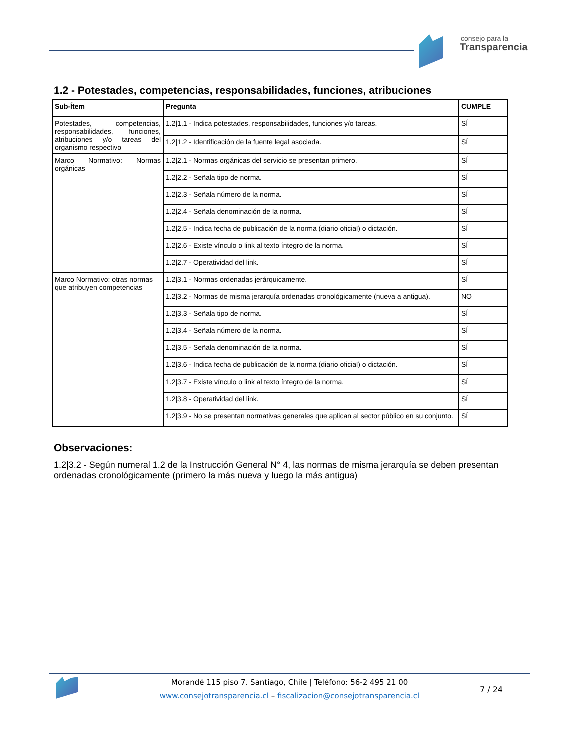consejo para la
Transparencia
1.2 - Potestades, competencias, responsabilidades, funciones, atribuciones
| Sub-Ítem | Pregunta | CUMPLE |
| --- | --- | --- |
| Potestades, competencias, responsabilidades, funciones, atribuciones y/o tareas del organismo respectivo | 1.2/1.1 - Indica potestades, responsabilidades, funciones y/o tareas. | SÍ |
| | 1.2/1.2 - Identificación de la fuente legal asociada. | SÍ |
| Marco Normativo: Normas orgánicas | 1.2/2.1 - Normas orgánicas del servicio se presentan primero. | SÍ |
| | 1.2/2.2 - Señala tipo de norma. | SÍ |
| | 1.2/2.3 - Señala número de la norma. | SÍ |
| | 1.2/2.4 - Señala denominación de la norma. | SÍ |
| | 1.2/2.5 - Indica fecha de publicación de la norma (diario oficial) o dictación. | SÍ |
| | 1.2/2.6 - Existe vínculo o link al texto íntegro de la norma. | SÍ |
| | 1.2/2.7 - Operatividad del link. | SÍ |
| Marco Normativo: otras normas que atribuyen competencias | 1.2/3.1 - Normas ordenadas jerárquicamente. | SÍ |
| | 1.2/3.2 - Normas de misma jerarquía ordenadas cronológicamente (nueva a antigua). | NO |
| | 1.2/3.3 - Señala tipo de norma. | SÍ |
| | 1.2/3.4 - Señala número de la norma. | SÍ |
| | 1.2/3.5 - Señala denominación de la norma. | SÍ |
| | 1.2/3.6 - Indica fecha de publicación de la norma (diario oficial) o dictación. | SÍ |
| | 1.2/3.7 - Existe vínculo o link al texto íntegro de la norma. | SÍ |
| | 1.2/3.8 - Operatividad del link. | SÍ |
| | 1.2/3.9 - No se presentan normativas generales que aplican al sector público en su conjunto. | SÍ |
Observaciones:
1.2|3.2 - Según numeral 1.2 de la Instrucción General N° 4, las normas de misma jerarquía se deben presentan ordenadas cronológicamente (primero la más nueva y luego la más antigua)
Morandé 115 piso 7. Santiago, Chile | Teléfono: 56-2 495 21 00
www.consejotransparencia.cl – fiscalizacion@consejotransparencia.cl
7 / 24